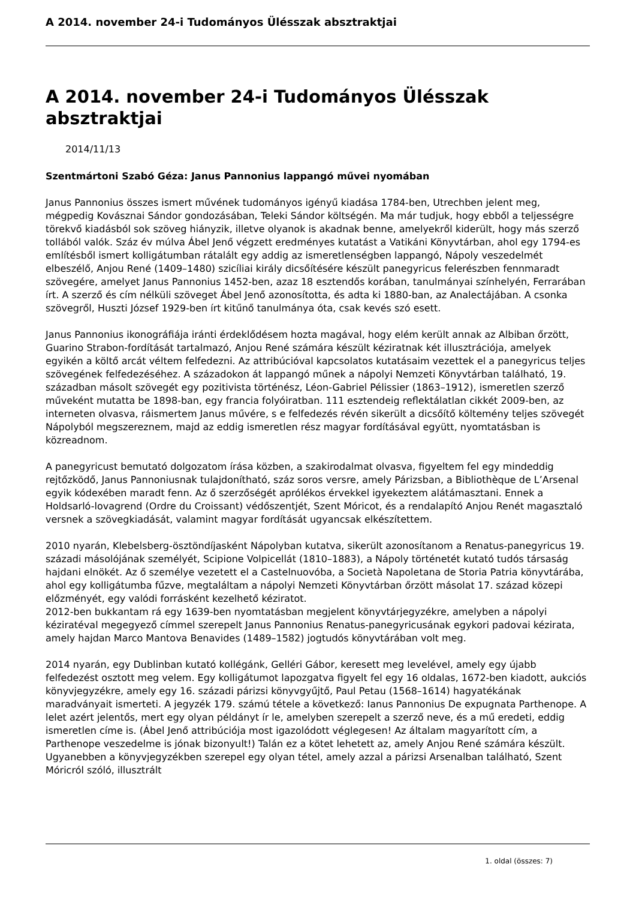A 2014. november 24-i Tudományos Ülésszak absztraktjai
A 2014. november 24-i Tudományos Ülésszak absztraktjai
2014/11/13
Szentmártoni Szabó Géza: Janus Pannonius lappangó művei nyomában
Janus Pannonius összes ismert művének tudományos igényű kiadása 1784-ben, Utrechben jelent meg, mégpedig Kovásznai Sándor gondozásában, Teleki Sándor költségén. Ma már tudjuk, hogy ebből a teljességre törekvő kiadásból sok szöveg hiányzik, illetve olyanok is akadnak benne, amelyekről kiderült, hogy más szerző tollából valók. Száz év múlva Ábel Jenő végzett eredményes kutatást a Vatikáni Könyvtárban, ahol egy 1794-es említésből ismert kolligátumban rátalált egy addig az ismeretlenségben lappangó, Nápoly veszedelmét elbeszélő, Anjou René (1409–1480) szicíliai király dicsőítésére készült panegyricus felerészben fennmaradt szövegére, amelyet Janus Pannonius 1452-ben, azaz 18 esztendős korában, tanulmányai színhelyén, Ferrarában írt. A szerző és cím nélküli szöveget Ábel Jenő azonosította, és adta ki 1880-ban, az Analectájában. A csonka szövegről, Huszti József 1929-ben írt kitűnő tanulmánya óta, csak kevés szó esett.
Janus Pannonius ikonográfiája iránti érdeklődésem hozta magával, hogy elém került annak az Albiban őrzött, Guarino Strabon-fordítását tartalmazó, Anjou René számára készült kéziratnak két illusztrációja, amelyek egyikén a költő arcát véltem felfedezni. Az attribúcióval kapcsolatos kutatásaim vezettek el a panegyricus teljes szövegének felfedezéséhez. A századokon át lappangó műnek a nápolyi Nemzeti Könyvtárban található, 19. században másolt szövegét egy pozitivista történész, Léon-Gabriel Pélissier (1863–1912), ismeretlen szerző műveként mutatta be 1898-ban, egy francia folyóiratban. 111 esztendeig reflektálatlan cikkét 2009-ben, az interneten olvasva, ráismertem Janus művére, s e felfedezés révén sikerült a dicsőítő költemény teljes szövegét Nápolyból megszereznem, majd az eddig ismeretlen rész magyar fordításával együtt, nyomtatásban is közreadnom.
A panegyricust bemutató dolgozatom írása közben, a szakirodalmat olvasva, figyeltem fel egy mindeddig rejtőzködő, Janus Pannoniusnak tulajdonítható, száz soros versre, amely Párizsban, a Bibliothèque de L’Arsenal egyik kódexében maradt fenn. Az ő szerzőségét aprólékos érvekkel igyekeztem alátámasztani. Ennek a Holdsarló-lovagrend (Ordre du Croissant) védőszentjét, Szent Móricot, és a rendalapító Anjou Renét magasztaló versnek a szövegkiadását, valamint magyar fordítását ugyancsak elkészítettem.
2010 nyarán, Klebelsberg-ösztöndíjasként Nápolyban kutatva, sikerült azonosítanom a Renatus-panegyricus 19. századi másolójának személyét, Scipione Volpicellát (1810–1883), a Nápoly történetét kutató tudós társaság hajdani elnökét. Az ő személye vezetett el a Castelnuovóba, a Società Napoletana de Storia Patria könyvtárába, ahol egy kolligátumba fűzve, megtaláltam a nápolyi Nemzeti Könyvtárban őrzött másolat 17. század közepi előzményét, egy valódi forrásként kezelhető kéziratot.
2012-ben bukkantam rá egy 1639-ben nyomtatásban megjelent könyvtárjegyzékre, amelyben a nápolyi kéziratéval megegyező címmel szerepelt Janus Pannonius Renatus-panegyricusának egykori padovai kézirata, amely hajdan Marco Mantova Benavides (1489–1582) jogtudós könyvtárában volt meg.
2014 nyarán, egy Dublinban kutató kollégánk, Gelléri Gábor, keresett meg levelével, amely egy újabb felfedezést osztott meg velem. Egy kolligátumot lapozgatva figyelt fel egy 16 oldalas, 1672-ben kiadott, aukciós könyvjegyzékre, amely egy 16. századi párizsi könyvgyűjtő, Paul Petau (1568–1614) hagyatékának maradványait ismerteti. A jegyzék 179. számú tétele a következő: Ianus Pannonius De expugnata Parthenope. A lelet azért jelentős, mert egy olyan példányt ír le, amelyben szerepelt a szerző neve, és a mű eredeti, eddig ismeretlen címe is. (Ábel Jenő attribúciója most igazolódott véglegesen! Az általam magyarított cím, a Parthenope veszedelme is jónak bizonyult!) Talán ez a kötet lehetett az, amely Anjou René számára készült. Ugyanebben a könyvjegyzékben szerepel egy olyan tétel, amely azzal a párizsi Arsenalban található, Szent Móricról szóló, illusztrált
1. oldal (összes: 7)